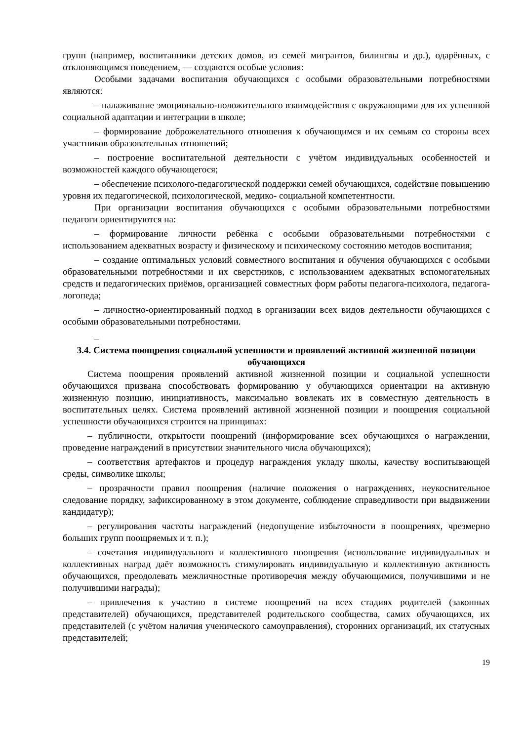групп (например, воспитанники детских домов, из семей мигрантов, билингвы и др.), одарённых, с отклоняющимся поведением, — создаются особые условия:
Особыми задачами воспитания обучающихся с особыми образовательными потребностями являются:
– налаживание эмоционально-положительного взаимодействия с окружающими для их успешной социальной адаптации и интеграции в школе;
– формирование доброжелательного отношения к обучающимся и их семьям со стороны всех участников образовательных отношений;
– построение воспитательной деятельности с учётом индивидуальных особенностей и возможностей каждого обучающегося;
– обеспечение психолого-педагогической поддержки семей обучающихся, содействие повышению уровня их педагогической, психологической, медико- социальной компетентности.
При организации воспитания обучающихся с особыми образовательными потребностями педагоги ориентируются на:
– формирование личности ребёнка с особыми образовательными потребностями с использованием адекватных возрасту и физическому и психическому состоянию методов воспитания;
– создание оптимальных условий совместного воспитания и обучения обучающихся с особыми образовательными потребностями и их сверстников, с использованием адекватных вспомогательных средств и педагогических приёмов, организацией совместных форм работы педагога-психолога, педагога-логопеда;
– личностно-ориентированный подход в организации всех видов деятельности обучающихся с особыми образовательными потребностями.
–
3.4. Система поощрения социальной успешности и проявлений активной жизненной позиции обучающихся
Система поощрения проявлений активной жизненной позиции и социальной успешности обучающихся призвана способствовать формированию у обучающихся ориентации на активную жизненную позицию, инициативность, максимально вовлекать их в совместную деятельность в воспитательных целях. Система проявлений активной жизненной позиции и поощрения социальной успешности обучающихся строится на принципах:
– публичности, открытости поощрений (информирование всех обучающихся о награждении, проведение награждений в присутствии значительного числа обучающихся);
– соответствия артефактов и процедур награждения укладу школы, качеству воспитывающей среды, символике школы;
– прозрачности правил поощрения (наличие положения о награждениях, неукоснительное следование порядку, зафиксированному в этом документе, соблюдение справедливости при выдвижении кандидатур);
– регулирования частоты награждений (недопущение избыточности в поощрениях, чрезмерно больших групп поощряемых и т. п.);
– сочетания индивидуального и коллективного поощрения (использование индивидуальных и коллективных наград даёт возможность стимулировать индивидуальную и коллективную активность обучающихся, преодолевать межличностные противоречия между обучающимися, получившими и не получившими награды);
– привлечения к участию в системе поощрений на всех стадиях родителей (законных представителей) обучающихся, представителей родительского сообщества, самих обучающихся, их представителей (с учётом наличия ученического самоуправления), сторонних организаций, их статусных представителей;
19